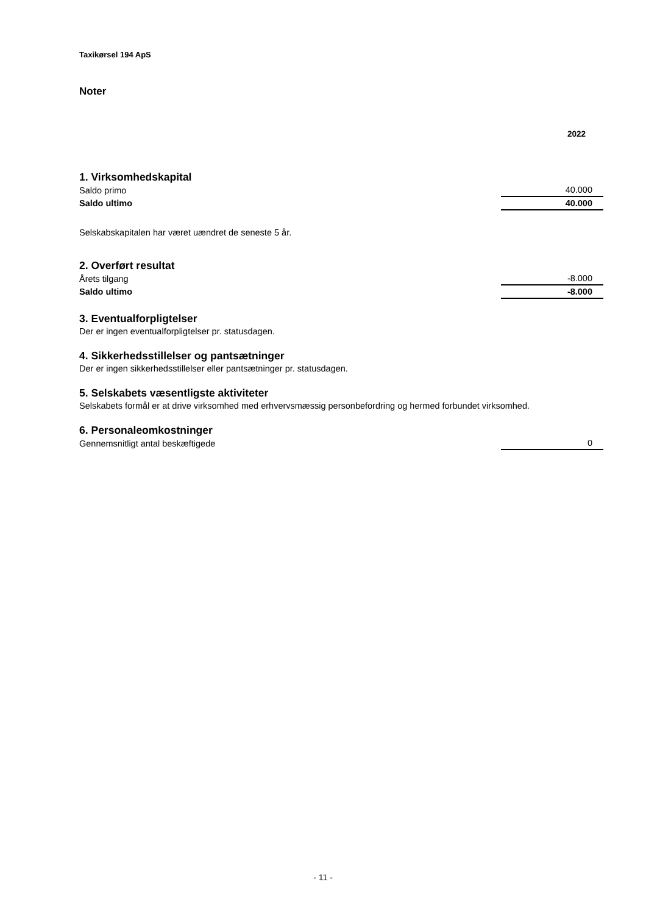Taxikørsel 194 ApS
Noter
2022
1. Virksomhedskapital
| Saldo primo | 40.000 |
| Saldo ultimo | 40.000 |
Selskabskapitalen har været uændret de seneste 5 år.
2. Overført resultat
| Årets tilgang | -8.000 |
| Saldo ultimo | -8.000 |
3. Eventualforpligtelser
Der er ingen eventualforpligtelser pr. statusdagen.
4. Sikkerhedsstillelser og pantsætninger
Der er ingen sikkerhedsstillelser eller pantsætninger pr. statusdagen.
5. Selskabets væsentligste aktiviteter
Selskabets formål er at drive virksomhed med erhvervsmæssig personbefordring og hermed forbundet virksomhed.
6. Personaleomkostninger
| Gennemsnitligt antal beskæftigede | 0 |
- 11 -